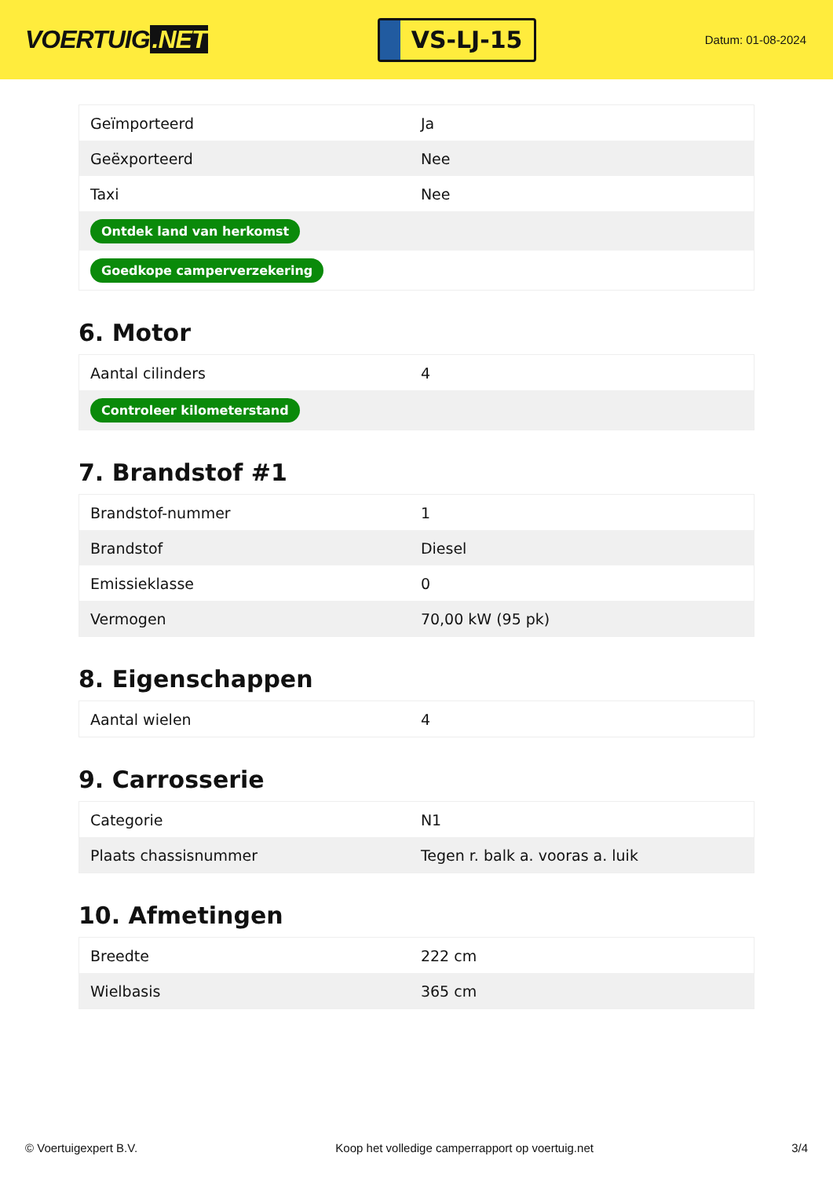VOERTUIG.NET
VS-LJ-15
Datum: 01-08-2024
| Geïmporteerd | Ja |
| Geëxporteerd | Nee |
| Taxi | Nee |
| Ontdek land van herkomst | |
| Goedkope camperverzekering | |
6. Motor
| Aantal cilinders | 4 |
| Controleer kilometerstand | |
7. Brandstof #1
| Brandstof-nummer | 1 |
| Brandstof | Diesel |
| Emissieklasse | 0 |
| Vermogen | 70,00 kW (95 pk) |
8. Eigenschappen
| Aantal wielen | 4 |
9. Carrosserie
| Categorie | N1 |
| Plaats chassisnummer | Tegen r. balk a. vooras a. luik |
10. Afmetingen
| Breedte | 222 cm |
| Wielbasis | 365 cm |
© Voertuigexpert B.V. Koop het volledige camperrapport op voertuig.net 3/4